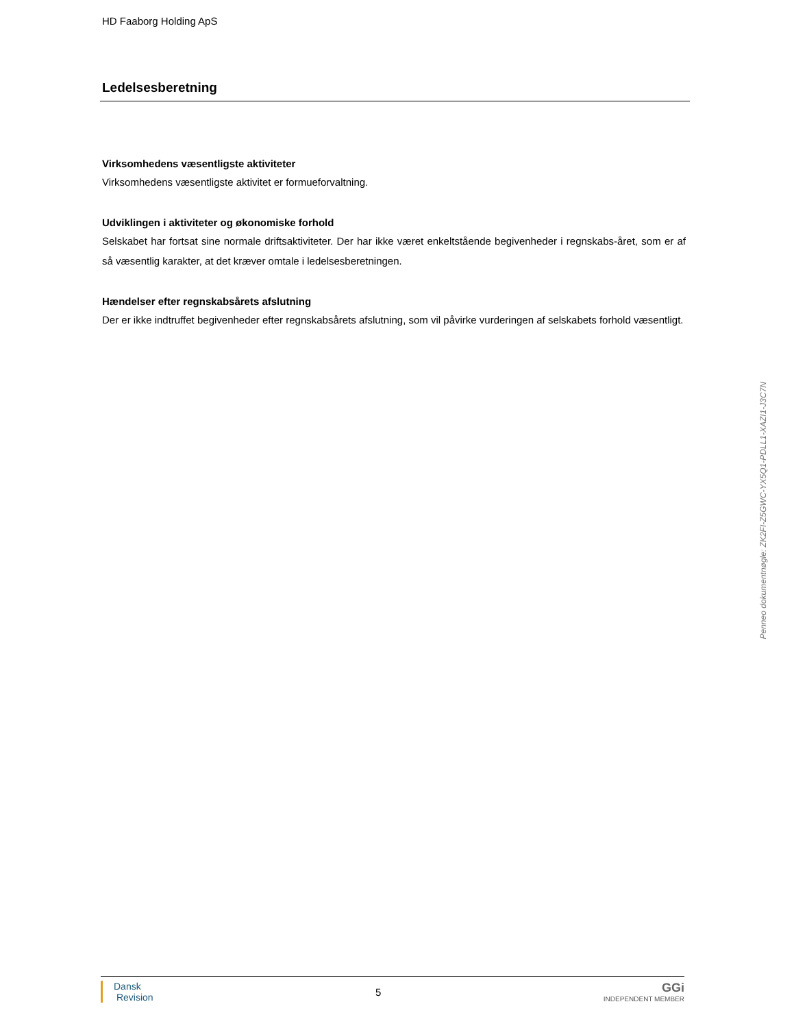HD Faaborg Holding ApS
Ledelsesberetning
Virksomhedens væsentligste aktiviteter
Virksomhedens væsentligste aktivitet er formueforvaltning.
Udviklingen i aktiviteter og økonomiske forhold
Selskabet har fortsat sine normale driftsaktiviteter. Der har ikke været enkeltstående begivenheder i regnskabs-året, som er af så væsentlig karakter, at det kræver omtale i ledelsesberetningen.
Hændelser efter regnskabsårets afslutning
Der er ikke indtruffet begivenheder efter regnskabsårets afslutning, som vil påvirke vurderingen af selskabets forhold væsentligt.
Penneo dokumentnøgle: ZK2FI-Z5GWC-YX5Q1-PDLL1-XAZI1-J3C7N
Dansk
Revision
5
GGi
INDEPENDENT MEMBER